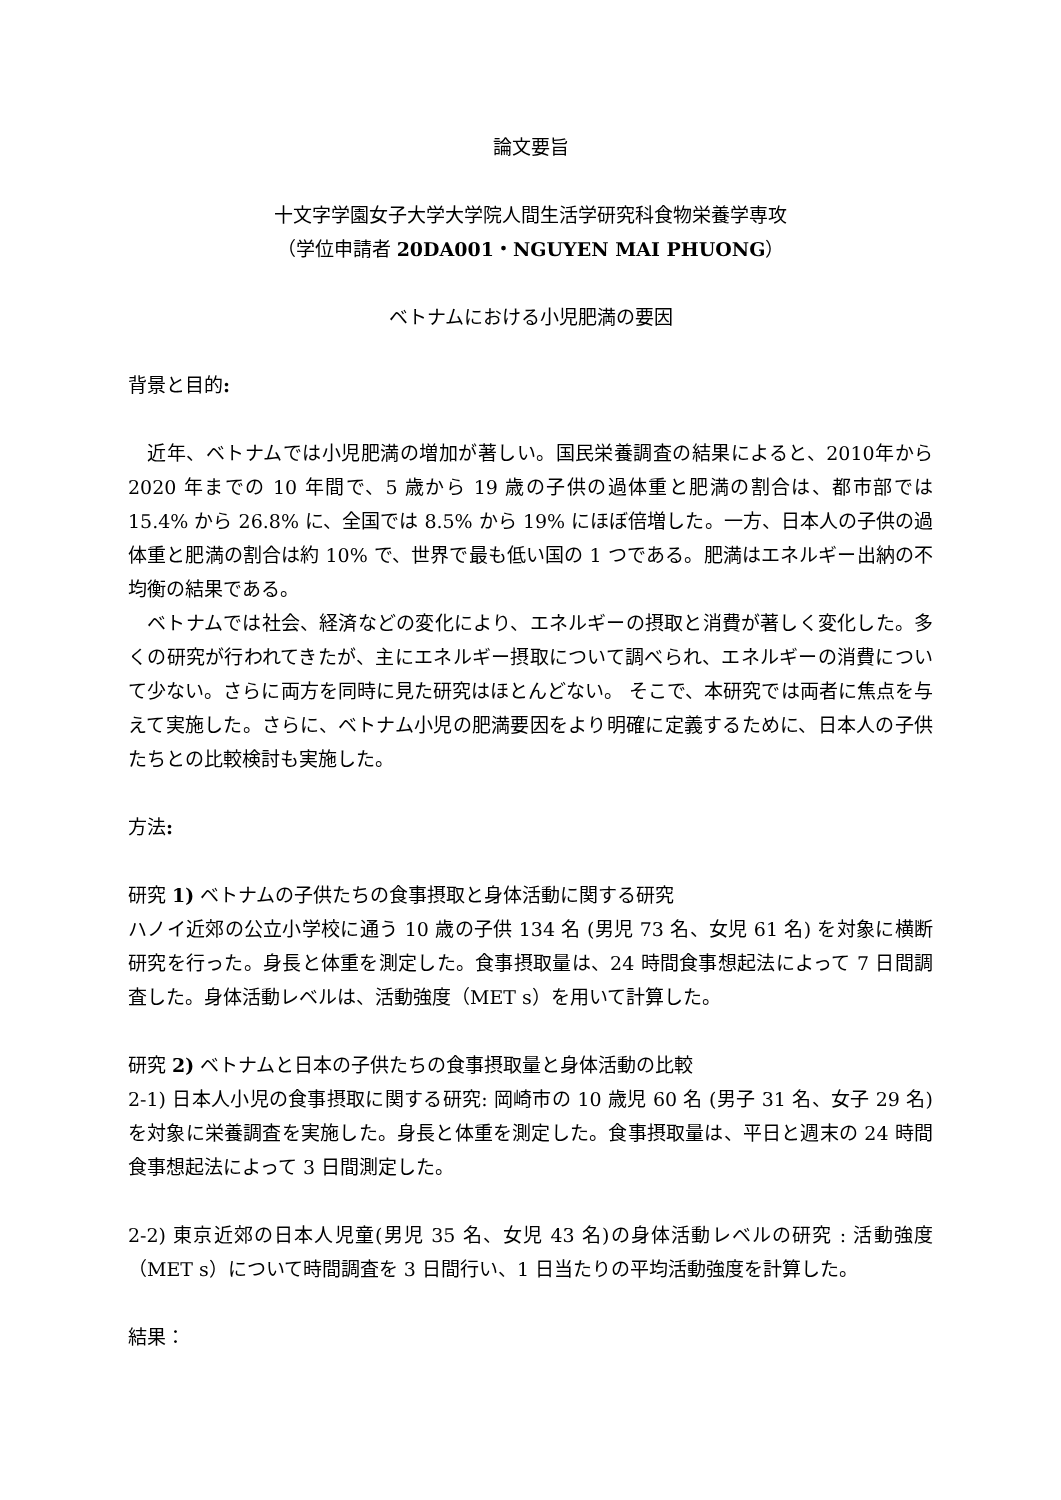論文要旨
十文字学園女子大学大学院人間生活学研究科食物栄養学専攻
（学位申請者 20DA001・NGUYEN MAI PHUONG）
ベトナムにおける小児肥満の要因
背景と目的:
　近年、ベトナムでは小児肥満の増加が著しい。国民栄養調査の結果によると、2010年から 2020 年までの 10 年間で、5 歳から 19 歳の子供の過体重と肥満の割合は、都市部では 15.4% から 26.8% に、全国では 8.5% から 19% にほぼ倍増した。一方、日本人の子供の過体重と肥満の割合は約 10% で、世界で最も低い国の 1 つである。肥満はエネルギー出納の不均衡の結果である。
　ベトナムでは社会、経済などの変化により、エネルギーの摂取と消費が著しく変化した。多くの研究が行われてきたが、主にエネルギー摂取について調べられ、エネルギーの消費について少ない。さらに両方を同時に見た研究はほとんどない。 そこで、本研究では両者に焦点を与えて実施した。さらに、ベトナム小児の肥満要因をより明確に定義するために、日本人の子供たちとの比較検討も実施した。
方法:
研究 1) ベトナムの子供たちの食事摂取と身体活動に関する研究
ハノイ近郊の公立小学校に通う 10 歳の子供 134 名 (男児 73 名、女児 61 名) を対象に横断研究を行った。身長と体重を測定した。食事摂取量は、24 時間食事想起法によって 7 日間調査した。身体活動レベルは、活動強度（MET s）を用いて計算した。
研究 2) ベトナムと日本の子供たちの食事摂取量と身体活動の比較
2-1) 日本人小児の食事摂取に関する研究: 岡崎市の 10 歳児 60 名 (男子 31 名、女子 29 名) を対象に栄養調査を実施した。身長と体重を測定した。食事摂取量は、平日と週末の 24 時間食事想起法によって 3 日間測定した。
2-2) 東京近郊の日本人児童(男児 35 名、女児 43 名)の身体活動レベルの研究 : 活動強度（MET s）について時間調査を 3 日間行い、1 日当たりの平均活動強度を計算した。
結果：